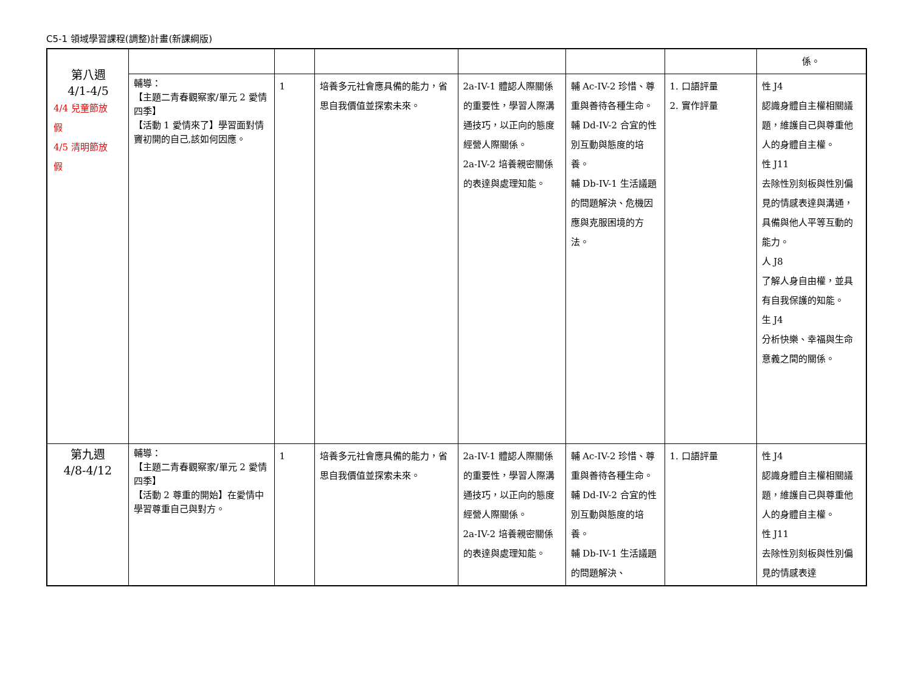C5-1 領域學習課程(調整)計畫(新課綱版)
| | | | | | | | 係。 |
| | 輔導： 【主題二青春觀察家/單元 2 愛情四季】 【活動 1 愛情來了】學習面對情竇初開的自己,該如何因應。 | 1 | 培養多元社會應具備的能力，省思自我價值並探索未來。 | 2a-IV-1 體認人際關係的重要性，學習人際溝通技巧，以正向的態度經營人際關係。 2a-IV-2 培養親密關係的表達與處理知能。 | 輔 Ac-IV-2 珍惜、尊重與善待各種生命。 輔 Dd-IV-2 合宜的性別互動與態度的培養。 輔 Db-IV-1 生活議題的問題解決、危機因應與克服困境的方法。 | 1. 口語評量 2. 實作評量 | 性 J4 認識身體自主權相關議題，維護自己與尊重他人的身體自主權。 性 J11 去除性別刻板與性別偏見的情感表達與溝通，具備與他人平等互動的能力。 人 J8 了解人身自由權，並具有自我保護的知能。 生 J4 分析快樂、幸福與生命意義之間的關係。 |
| 第九週 4/8-4/12 | 輔導： 【主題二青春觀察家/單元 2 愛情四季】 【活動 2 尊重的開始】在愛情中學習尊重自己與對方。 | 1 | 培養多元社會應具備的能力，省思自我價值並探索未來。 | 2a-IV-1 體認人際關係的重要性，學習人際溝通技巧，以正向的態度經營人際關係。 2a-IV-2 培養親密關係的表達與處理知能。 | 輔 Ac-IV-2 珍惜、尊重與善待各種生命。 輔 Dd-IV-2 合宜的性別互動與態度的培養。 輔 Db-IV-1 生活議題的問題解決、 | 1. 口語評量 | 性 J4 認識身體自主權相關議題，維護自己與尊重他人的身體自主權。 性 J11 去除性別刻板與性別偏見的情感表達 |
第八週
4/1-4/5
4/4 兒童節放
假
4/5 清明節放
假